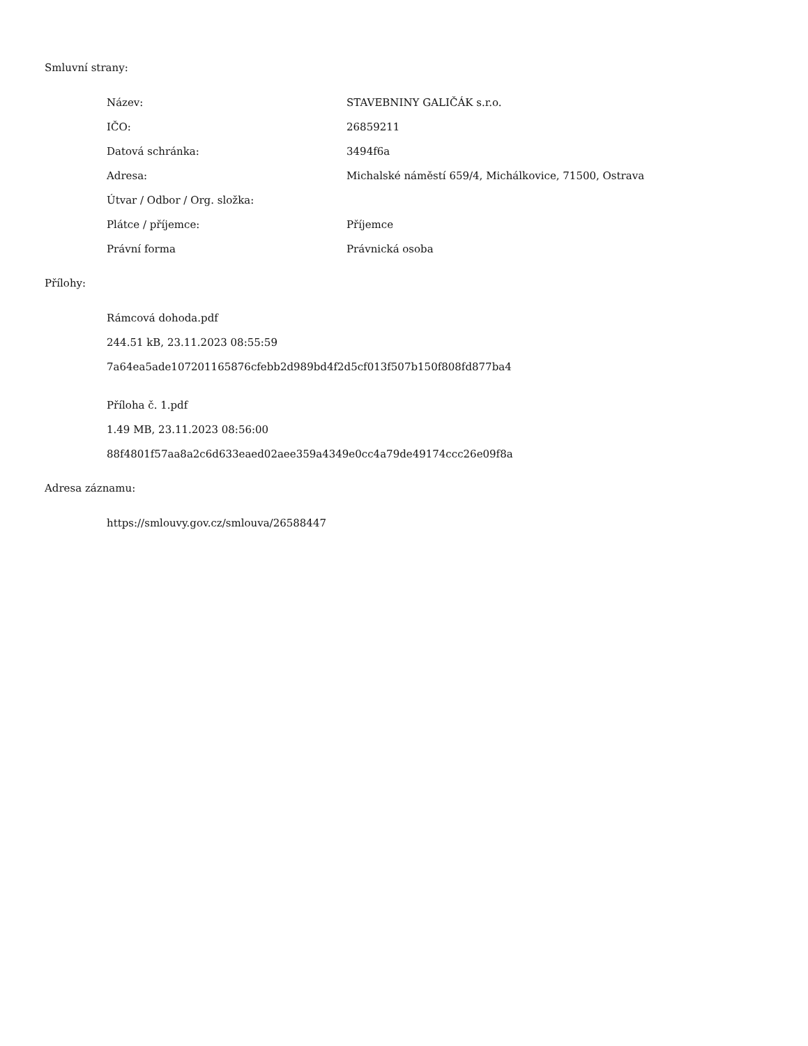Smluvní strany:
| Název: | STAVEBNINY GALIČÁK s.r.o. |
| IČO: | 26859211 |
| Datová schránka: | 3494f6a |
| Adresa: | Michalské náměstí 659/4, Michálkovice, 71500, Ostrava |
| Útvar / Odbor / Org. složka: | |
| Plátce / příjemce: | Příjemce |
| Právní forma | Právnická osoba |
Přílohy:
Rámcová dohoda.pdf
244.51 kB, 23.11.2023 08:55:59
7a64ea5ade107201165876cfebb2d989bd4f2d5cf013f507b150f808fd877ba4
Příloha č. 1.pdf
1.49 MB, 23.11.2023 08:56:00
88f4801f57aa8a2c6d633eaed02aee359a4349e0cc4a79de49174ccc26e09f8a
Adresa záznamu:
https://smlouvy.gov.cz/smlouva/26588447